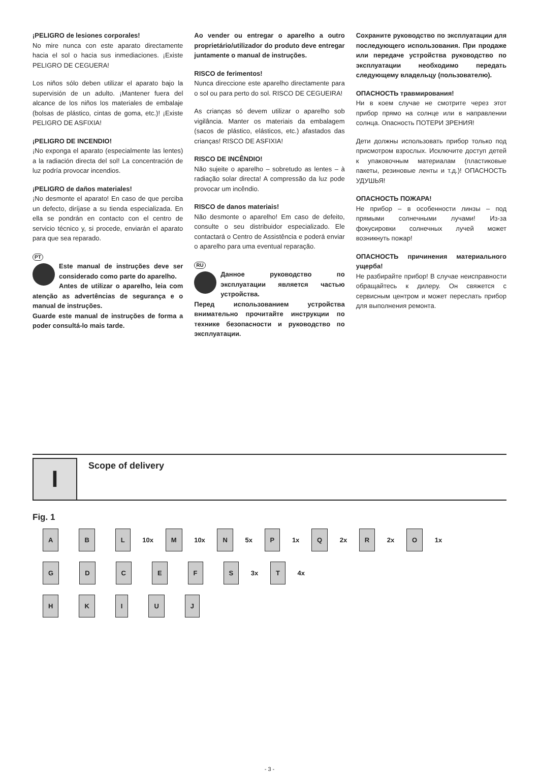¡PELIGRO de lesiones corporales!
No mire nunca con este aparato directamente hacia el sol o hacia sus inmediaciones. ¡Existe PELIGRO DE CEGUERA!
Los niños sólo deben utilizar el aparato bajo la supervisión de un adulto. ¡Mantener fuera del alcance de los niños los materiales de embalaje (bolsas de plástico, cintas de goma, etc.)! ¡Existe PELIGRO DE ASFIXIA!
¡PELIGRO DE INCENDIO!
¡No exponga el aparato (especialmente las lentes) a la radiación directa del sol! La concentración de luz podría provocar incendios.
¡PELIGRO de daños materiales!
¡No desmonte el aparato! En caso de que perciba un defecto, diríjase a su tienda especializada. En ella se pondrán en contacto con el centro de servicio técnico y, si procede, enviarán el aparato para que sea reparado.
PT
Este manual de instruções deve ser considerado como parte do aparelho.
Antes de utilizar o aparelho, leia com atenção as advertências de segurança e o manual de instruções.
Guarde este manual de instruções de forma a poder consultá-lo mais tarde.
Ao vender ou entregar o aparelho a outro proprietário/utilizador do produto deve entregar juntamente o manual de instruções.
RISCO de ferimentos!
Nunca direccione este aparelho directamente para o sol ou para perto do sol. RISCO DE CEGUEIRA!
As crianças só devem utilizar o aparelho sob vigilância. Manter os materiais da embalagem (sacos de plástico, elásticos, etc.) afastados das crianças! RISCO DE ASFIXIA!
RISCO DE INCÊNDIO!
Não sujeite o aparelho – sobretudo as lentes – à radiação solar directa! A compressão da luz pode provocar um incêndio.
RISCO de danos materiais!
Não desmonte o aparelho! Em caso de defeito, consulte o seu distribuidor especializado. Ele contactará o Centro de Assistência e poderá enviar o aparelho para uma eventual reparação.
RU
Данное руководство по эксплуатации является частью устройства.
Перед использованием устройства внимательно прочитайте инструкции по технике безопасности и руководство по эксплуатации.
Сохраните руководство по эксплуатации для последующего использования. При продаже или передаче устройства руководство по эксплуатации необходимо передать следующему владельцу (пользователю).
ОПАСНОСТЬ травмирования!
Ни в коем случае не смотрите через этот прибор прямо на солнце или в направлении солнца. Опасность ПОТЕРИ ЗРЕНИЯ!
Дети должны использовать прибор только под присмотром взрослых. Исключите доступ детей к упаковочным материалам (пластиковые пакеты, резиновые ленты и т.д.)! ОПАСНОСТЬ УДУШЬЯ!
ОПАСНОСТЬ ПОЖАРА!
Не прибор – в особенности линзы – под прямыми солнечными лучами! Из-за фокусировки солнечных лучей может возникнуть пожар!
ОПАСНОСТЬ причинения материального ущерба!
Не разбирайте прибор! В случае неисправности обращайтесь к дилеру. Он свяжется с сервисным центром и может переслать прибор для выполнения ремонта.
I
Scope of delivery
Fig. 1
A B L 10x M 10x N 5x P 1x Q 2x R 2x O 1x
GDCEFS 3x T 4x
HKIUJ
- 3 -